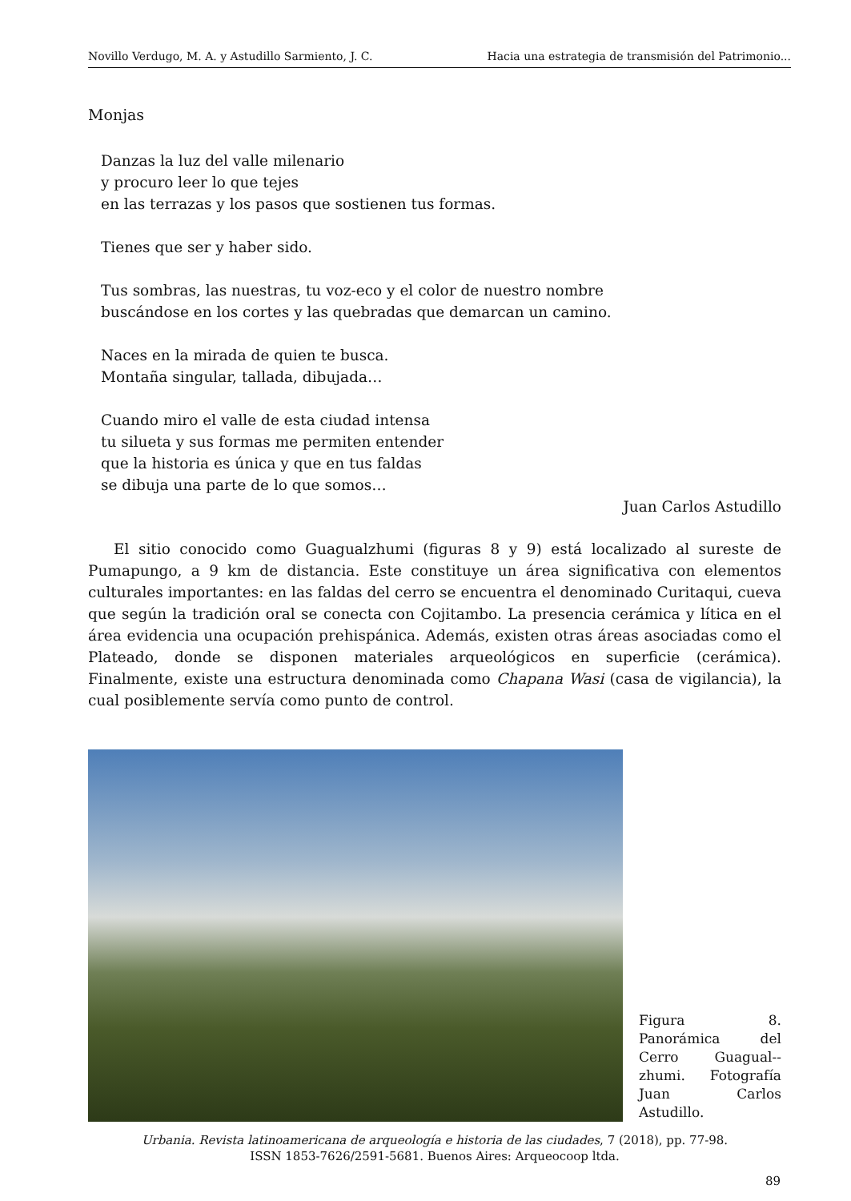Novillo Verdugo, M. A. y Astudillo Sarmiento, J. C. Hacia una estrategia de transmisión del Patrimonio...
Monjas
Danzas la luz del valle milenario
y procuro leer lo que tejes
en las terrazas y los pasos que sostienen tus formas.
Tienes que ser y haber sido.
Tus sombras, las nuestras, tu voz-eco y el color de nuestro nombre
buscándose en los cortes y las quebradas que demarcan un camino.
Naces en la mirada de quien te busca.
Montaña singular, tallada, dibujada…
Cuando miro el valle de esta ciudad intensa
tu silueta y sus formas me permiten entender
que la historia es única y que en tus faldas
se dibuja una parte de lo que somos…
Juan Carlos Astudillo
El sitio conocido como Guagualzhumi (figuras 8 y 9) está localizado al sureste de Pumapungo, a 9 km de distancia. Este constituye un área significativa con elementos culturales importantes: en las faldas del cerro se encuentra el denominado Curitaqui, cueva que según la tradición oral se conecta con Cojitambo. La presencia cerámica y lítica en el área evidencia una ocupación prehispánica. Además, existen otras áreas asociadas como el Plateado, donde se disponen materiales arqueológicos en superficie (cerámica). Finalmente, existe una estructura denominada como Chapana Wasi (casa de vigilancia), la cual posiblemente servía como punto de control.
Figura 8. Panorámica del Cerro Guagual--zhumi. Fotografía Juan Carlos Astudillo.
Urbania. Revista latinoamericana de arqueología e historia de las ciudades, 7 (2018), pp. 77-98.
ISSN 1853-7626/2591-5681. Buenos Aires: Arqueocoop ltda.
89